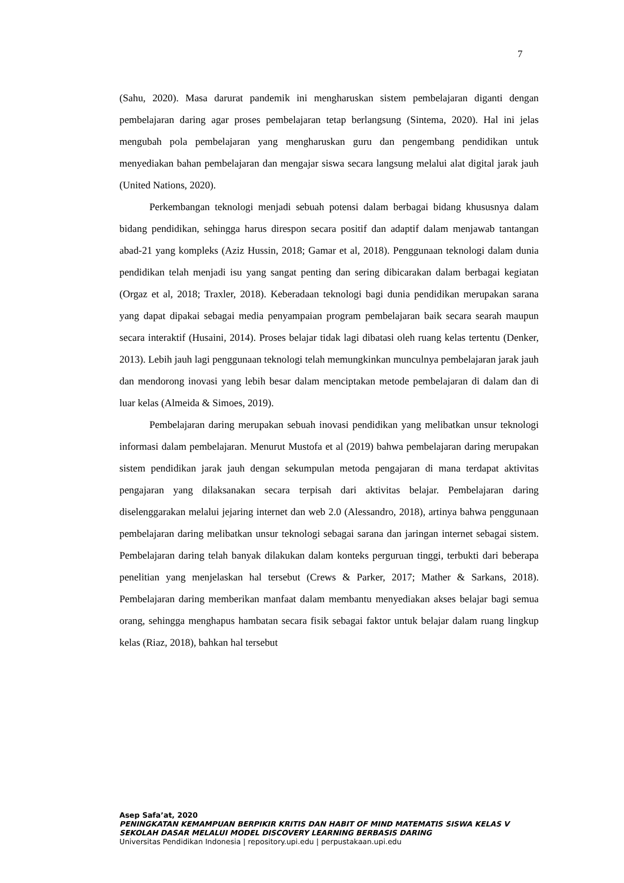7
(Sahu, 2020). Masa darurat pandemik ini mengharuskan sistem pembelajaran diganti dengan pembelajaran daring agar proses pembelajaran tetap berlangsung (Sintema, 2020). Hal ini jelas mengubah pola pembelajaran yang mengharuskan guru dan pengembang pendidikan untuk menyediakan bahan pembelajaran dan mengajar siswa secara langsung melalui alat digital jarak jauh (United Nations, 2020).
Perkembangan teknologi menjadi sebuah potensi dalam berbagai bidang khususnya dalam bidang pendidikan, sehingga harus direspon secara positif dan adaptif dalam menjawab tantangan abad-21 yang kompleks (Aziz Hussin, 2018; Gamar et al, 2018). Penggunaan teknologi dalam dunia pendidikan telah menjadi isu yang sangat penting dan sering dibicarakan dalam berbagai kegiatan (Orgaz et al, 2018; Traxler, 2018). Keberadaan teknologi bagi dunia pendidikan merupakan sarana yang dapat dipakai sebagai media penyampaian program pembelajaran baik secara searah maupun secara interaktif (Husaini, 2014). Proses belajar tidak lagi dibatasi oleh ruang kelas tertentu (Denker, 2013). Lebih jauh lagi penggunaan teknologi telah memungkinkan munculnya pembelajaran jarak jauh dan mendorong inovasi yang lebih besar dalam menciptakan metode pembelajaran di dalam dan di luar kelas (Almeida & Simoes, 2019).
Pembelajaran daring merupakan sebuah inovasi pendidikan yang melibatkan unsur teknologi informasi dalam pembelajaran. Menurut Mustofa et al (2019) bahwa pembelajaran daring merupakan sistem pendidikan jarak jauh dengan sekumpulan metoda pengajaran di mana terdapat aktivitas pengajaran yang dilaksanakan secara terpisah dari aktivitas belajar. Pembelajaran daring diselenggarakan melalui jejaring internet dan web 2.0 (Alessandro, 2018), artinya bahwa penggunaan pembelajaran daring melibatkan unsur teknologi sebagai sarana dan jaringan internet sebagai sistem. Pembelajaran daring telah banyak dilakukan dalam konteks perguruan tinggi, terbukti dari beberapa penelitian yang menjelaskan hal tersebut (Crews & Parker, 2017; Mather & Sarkans, 2018). Pembelajaran daring memberikan manfaat dalam membantu menyediakan akses belajar bagi semua orang, sehingga menghapus hambatan secara fisik sebagai faktor untuk belajar dalam ruang lingkup kelas (Riaz, 2018), bahkan hal tersebut
Asep Safa’at, 2020
PENINGKATAN KEMAMPUAN BERPIKIR KRITIS DAN HABIT OF MIND MATEMATIS SISWA KELAS V SEKOLAH DASAR MELALUI MODEL DISCOVERY LEARNING BERBASIS DARING
Universitas Pendidikan Indonesia | repository.upi.edu | perpustakaan.upi.edu